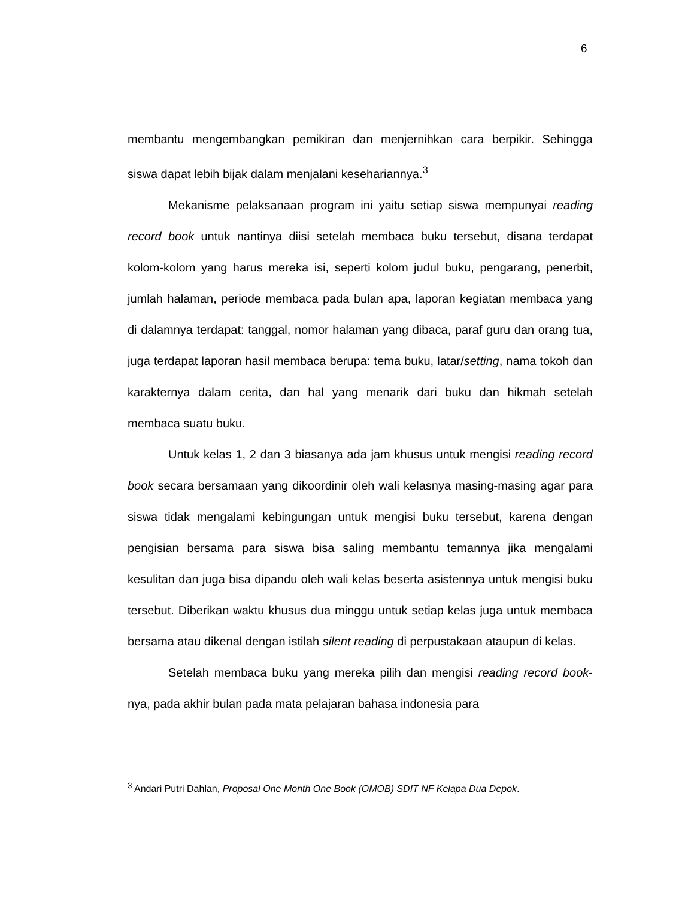6
membantu mengembangkan pemikiran dan menjernihkan cara berpikir. Sehingga siswa dapat lebih bijak dalam menjalani kesehariannya.<sup>3</sup>
Mekanisme pelaksanaan program ini yaitu setiap siswa mempunyai reading record book untuk nantinya diisi setelah membaca buku tersebut, disana terdapat kolom-kolom yang harus mereka isi, seperti kolom judul buku, pengarang, penerbit, jumlah halaman, periode membaca pada bulan apa, laporan kegiatan membaca yang di dalamnya terdapat: tanggal, nomor halaman yang dibaca, paraf guru dan orang tua, juga terdapat laporan hasil membaca berupa: tema buku, latar/setting, nama tokoh dan karakternya dalam cerita, dan hal yang menarik dari buku dan hikmah setelah membaca suatu buku.
Untuk kelas 1, 2 dan 3 biasanya ada jam khusus untuk mengisi reading record book secara bersamaan yang dikoordinir oleh wali kelasnya masing-masing agar para siswa tidak mengalami kebingungan untuk mengisi buku tersebut, karena dengan pengisian bersama para siswa bisa saling membantu temannya jika mengalami kesulitan dan juga bisa dipandu oleh wali kelas beserta asistennya untuk mengisi buku tersebut. Diberikan waktu khusus dua minggu untuk setiap kelas juga untuk membaca bersama atau dikenal dengan istilah silent reading di perpustakaan ataupun di kelas.
Setelah membaca buku yang mereka pilih dan mengisi reading record book-nya, pada akhir bulan pada mata pelajaran bahasa indonesia para
<sup>3</sup> Andari Putri Dahlan, Proposal One Month One Book (OMOB) SDIT NF Kelapa Dua Depok.